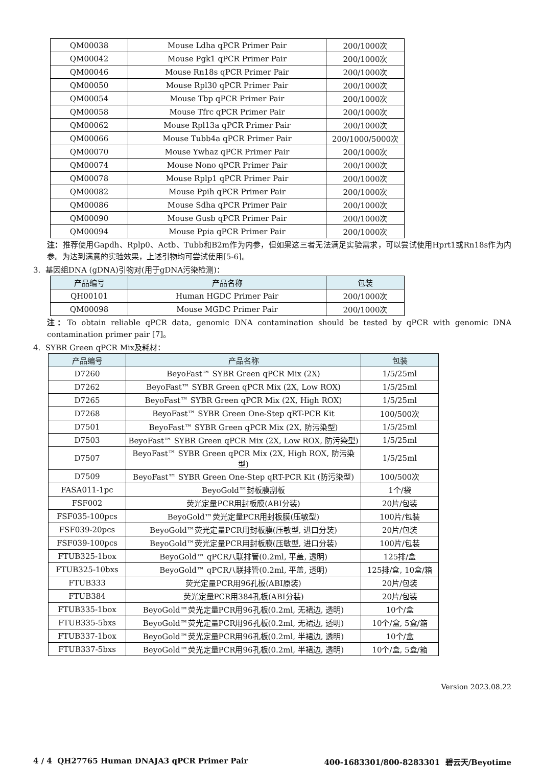| QM00038 | Mouse Ldha qPCR Primer Pair | 200/1000次 |
| QM00042 | Mouse Pgk1 qPCR Primer Pair | 200/1000次 |
| QM00046 | Mouse Rn18s qPCR Primer Pair | 200/1000次 |
| QM00050 | Mouse Rpl30 qPCR Primer Pair | 200/1000次 |
| QM00054 | Mouse Tbp qPCR Primer Pair | 200/1000次 |
| QM00058 | Mouse Tfrc qPCR Primer Pair | 200/1000次 |
| QM00062 | Mouse Rpl13a qPCR Primer Pair | 200/1000次 |
| QM00066 | Mouse Tubb4a qPCR Primer Pair | 200/1000/5000次 |
| QM00070 | Mouse Ywhaz qPCR Primer Pair | 200/1000次 |
| QM00074 | Mouse Nono qPCR Primer Pair | 200/1000次 |
| QM00078 | Mouse Rplp1 qPCR Primer Pair | 200/1000次 |
| QM00082 | Mouse Ppih qPCR Primer Pair | 200/1000次 |
| QM00086 | Mouse Sdha qPCR Primer Pair | 200/1000次 |
| QM00090 | Mouse Gusb qPCR Primer Pair | 200/1000次 |
| QM00094 | Mouse Ppia qPCR Primer Pair | 200/1000次 |
注：推荐使用Gapdh、Rplp0、Actb、Tubb和B2m作为内参，但如果这三者无法满足实验需求，可以尝试使用Hprt1或Rn18s作为内参。为达到满意的实验效果，上述引物均可尝试使用[5-6]。
3. 基因组DNA (gDNA)引物对(用于gDNA污染检测)：
| 产品编号 | 产品名称 | 包装 |
| --- | --- | --- |
| QH00101 | Human HGDC Primer Pair | 200/1000次 |
| QM00098 | Mouse MGDC Primer Pair | 200/1000次 |
注：To obtain reliable qPCR data, genomic DNA contamination should be tested by qPCR with genomic DNA contamination primer pair [7]。
4. SYBR Green qPCR Mix及耗材：
| 产品编号 | 产品名称 | 包装 |
| --- | --- | --- |
| D7260 | BeyoFast™ SYBR Green qPCR Mix (2X) | 1/5/25ml |
| D7262 | BeyoFast™ SYBR Green qPCR Mix (2X, Low ROX) | 1/5/25ml |
| D7265 | BeyoFast™ SYBR Green qPCR Mix (2X, High ROX) | 1/5/25ml |
| D7268 | BeyoFast™ SYBR Green One-Step qRT-PCR Kit | 100/500次 |
| D7501 | BeyoFast™ SYBR Green qPCR Mix (2X, 防污染型) | 1/5/25ml |
| D7503 | BeyoFast™ SYBR Green qPCR Mix (2X, Low ROX, 防污染型) | 1/5/25ml |
| D7507 | BeyoFast™ SYBR Green qPCR Mix (2X, High ROX, 防污染型) | 1/5/25ml |
| D7509 | BeyoFast™ SYBR Green One-Step qRT-PCR Kit (防污染型) | 100/500次 |
| FASA011-1pc | BeyoGold™封板膜刮板 | 1个/袋 |
| FSF002 | 荧光定量PCR用封板膜(ABI分装) | 20片/包装 |
| FSF035-100pcs | BeyoGold™荧光定量PCR用封板膜(压敏型) | 100片/包装 |
| FSF039-20pcs | BeyoGold™荧光定量PCR用封板膜(压敏型, 进口分装) | 20片/包装 |
| FSF039-100pcs | BeyoGold™荧光定量PCR用封板膜(压敏型, 进口分装) | 100片/包装 |
| FTUB325-1box | BeyoGold™ qPCR八联排管(0.2ml, 平盖, 透明) | 125排/盒 |
| FTUB325-10bxs | BeyoGold™ qPCR八联排管(0.2ml, 平盖, 透明) | 125排/盒, 10盒/箱 |
| FTUB333 | 荧光定量PCR用96孔板(ABI原装) | 20片/包装 |
| FTUB384 | 荧光定量PCR用384孔板(ABI分装) | 20片/包装 |
| FTUB335-1box | BeyoGold™荧光定量PCR用96孔板(0.2ml, 无裙边, 透明) | 10个/盒 |
| FTUB335-5bxs | BeyoGold™荧光定量PCR用96孔板(0.2ml, 无裙边, 透明) | 10个/盒, 5盒/箱 |
| FTUB337-1box | BeyoGold™荧光定量PCR用96孔板(0.2ml, 半裙边, 透明) | 10个/盒 |
| FTUB337-5bxs | BeyoGold™荧光定量PCR用96孔板(0.2ml, 半裙边, 透明) | 10个/盒, 5盒/箱 |
Version 2023.08.22
4 / 4 QH27765 Human DNAJA3 qPCR Primer Pair 400-1683301/800-8283301 碧云天/Beyotime